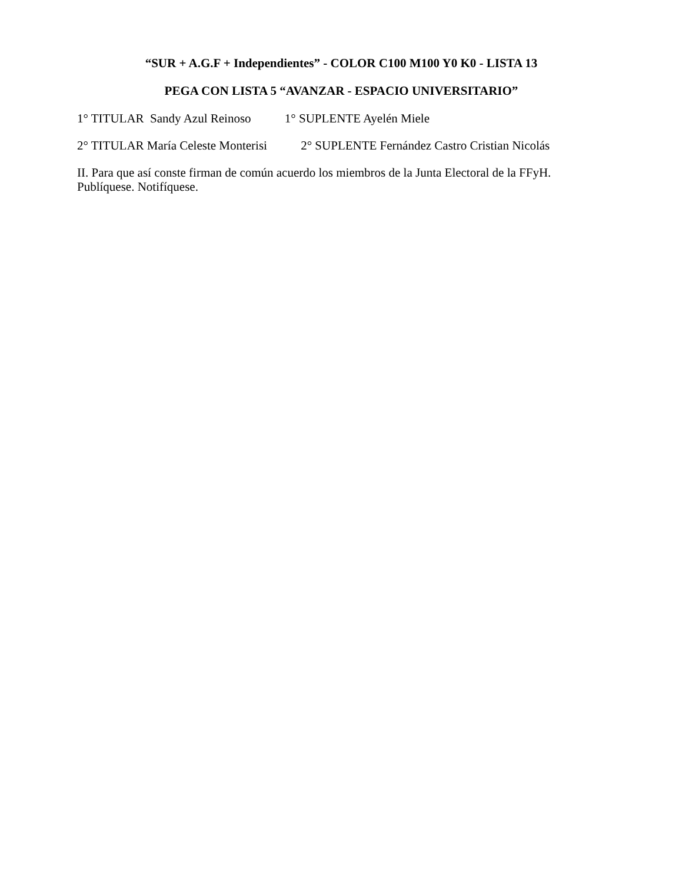“SUR + A.G.F + Independientes” - COLOR C100 M100 Y0 K0 - LISTA 13
PEGA CON LISTA 5 “AVANZAR - ESPACIO UNIVERSITARIO”
1° TITULAR Sandy Azul Reinoso 1° SUPLENTE Ayelén Miele
2° TITULAR María Celeste Monterisi 2° SUPLENTE Fernández Castro Cristian Nicolás
II. Para que así conste firman de común acuerdo los miembros de la Junta Electoral de la FFyH. Publíquese. Notifíquese.